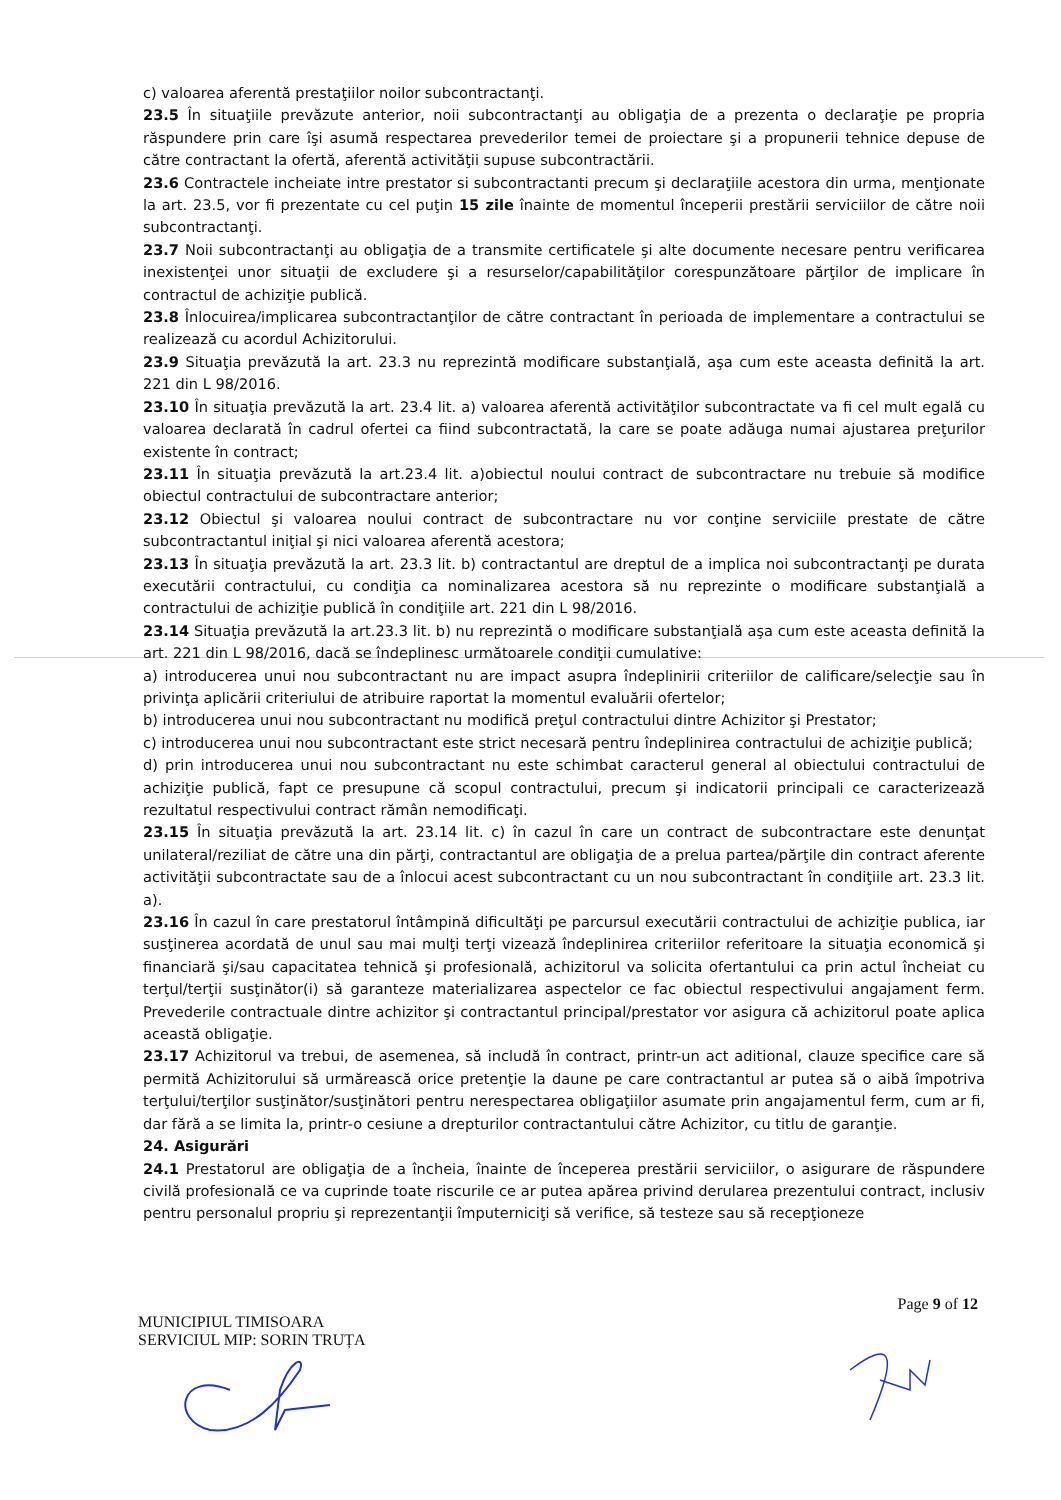c) valoarea aferentă prestaţiilor noilor subcontractanţi.
23.5 În situaţiile prevăzute anterior, noii subcontractanţi au obligaţia de a prezenta o declaraţie pe propria răspundere prin care îşi asumă respectarea prevederilor temei de proiectare şi a propunerii tehnice depuse de către contractant la ofertă, aferentă activităţii supuse subcontractării.
23.6 Contractele incheiate intre prestator si subcontractanti precum şi declaraţiile acestora din urma, menţionate la art. 23.5, vor fi prezentate cu cel puţin 15 zile înainte de momentul începerii prestării serviciilor de către noii subcontractanţi.
23.7 Noii subcontractanţi au obligaţia de a transmite certificatele şi alte documente necesare pentru verificarea inexistenţei unor situaţii de excludere şi a resurselor/capabilităţilor corespunzătoare părţilor de implicare în contractul de achiziţie publică.
23.8 Înlocuirea/implicarea subcontractanţilor de către contractant în perioada de implementare a contractului se realizează cu acordul Achizitorului.
23.9 Situaţia prevăzută la art. 23.3 nu reprezintă modificare substanţială, aşa cum este aceasta definită la art. 221 din L 98/2016.
23.10 În situaţia prevăzută la art. 23.4 lit. a) valoarea aferentă activităţilor subcontractate va fi cel mult egală cu valoarea declarată în cadrul ofertei ca fiind subcontractată, la care se poate adăuga numai ajustarea preţurilor existente în contract;
23.11 În situaţia prevăzută la art.23.4 lit. a)obiectul noului contract de subcontractare nu trebuie să modifice obiectul contractului de subcontractare anterior;
23.12 Obiectul şi valoarea noului contract de subcontractare nu vor conţine serviciile prestate de către subcontractantul iniţial şi nici valoarea aferentă acestora;
23.13 În situaţia prevăzută la art. 23.3 lit. b) contractantul are dreptul de a implica noi subcontractanţi pe durata executării contractului, cu condiţia ca nominalizarea acestora să nu reprezinte o modificare substanţială a contractului de achiziţie publică în condiţiile art. 221 din L 98/2016.
23.14 Situaţia prevăzută la art.23.3 lit. b) nu reprezintă o modificare substanţială aşa cum este aceasta definită la art. 221 din L 98/2016, dacă se îndeplinesc următoarele condiţii cumulative:
a) introducerea unui nou subcontractant nu are impact asupra îndeplinirii criteriilor de calificare/selecţie sau în privinţa aplicării criteriului de atribuire raportat la momentul evaluării ofertelor;
b) introducerea unui nou subcontractant nu modifică preţul contractului dintre Achizitor şi Prestator;
c) introducerea unui nou subcontractant este strict necesară pentru îndeplinirea contractului de achiziţie publică;
d) prin introducerea unui nou subcontractant nu este schimbat caracterul general al obiectului contractului de achiziţie publică, fapt ce presupune că scopul contractului, precum şi indicatorii principali ce caracterizează rezultatul respectivului contract rămân nemodificaţi.
23.15 În situaţia prevăzută la art. 23.14 lit. c) în cazul în care un contract de subcontractare este denunţat unilateral/reziliat de către una din părţi, contractantul are obligaţia de a prelua partea/părţile din contract aferente activităţii subcontractate sau de a înlocui acest subcontractant cu un nou subcontractant în condiţiile art. 23.3 lit. a).
23.16 În cazul în care prestatorul întâmpină dificultăţi pe parcursul executării contractului de achiziţie publica, iar susţinerea acordată de unul sau mai mulţi terţi vizează îndeplinirea criteriilor referitoare la situaţia economică şi financiară şi/sau capacitatea tehnică şi profesională, achizitorul va solicita ofertantului ca prin actul încheiat cu terţul/terţii susţinător(i) să garanteze materializarea aspectelor ce fac obiectul respectivului angajament ferm. Prevederile contractuale dintre achizitor şi contractantul principal/prestator vor asigura că achizitorul poate aplica această obligaţie.
23.17 Achizitorul va trebui, de asemenea, să includă în contract, printr-un act aditional, clauze specifice care să permită Achizitorului să urmărească orice pretenţie la daune pe care contractantul ar putea să o aibă împotriva terţului/terţilor susţinător/susţinători pentru nerespectarea obligaţiilor asumate prin angajamentul ferm, cum ar fi, dar fără a se limita la, printr-o cesiune a drepturilor contractantului către Achizitor, cu titlu de garanţie.
24. Asigurări
24.1 Prestatorul are obligaţia de a încheia, înainte de începerea prestării serviciilor, o asigurare de răspundere civilă profesională ce va cuprinde toate riscurile ce ar putea apărea privind derularea prezentului contract, inclusiv pentru personalul propriu şi reprezentanţii împuterniciţi să verifice, să testeze sau să recepţioneze
Page 9 of 12
MUNICIPIUL TIMISOARA
SERVICIUL MIP: SORIN TRUȚA